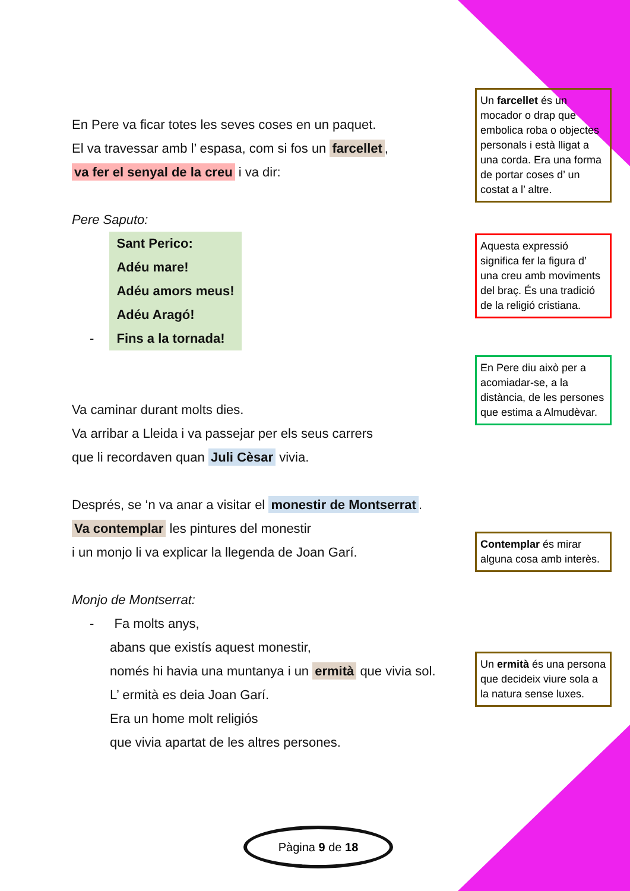En Pere va ficar totes les seves coses en un paquet.
El va travessar amb l’ espasa, com si fos un farcellet,
va fer el senyal de la creu i va dir:
Pere Saputo:
- Sant Perico:
Adéu mare!
Adéu amors meus!
Adéu Aragó!
Fins a la tornada!
Va caminar durant molts dies.
Va arribar a Lleida i va passejar per els seus carrers
que li recordaven quan Juli Cèsar vivia.
Després, se ‘n va anar a visitar el monestir de Montserrat.
Va contemplar les pintures del monestir
i un monjo li va explicar la llegenda de Joan Garí.
Monjo de Montserrat:
- Fa molts anys,
abans que existís aquest monestir,
només hi havia una muntanya i un ermità que vivia sol.
L’ ermità es deia Joan Garí.
Era un home molt religiós
que vivia apartat de les altres persones.
Un farcellet és un mocador o drap que embolica roba o objectes personals i està lligat a una corda. Era una forma de portar coses d’ un costat a l’ altre.
Aquesta expressió significa fer la figura d’ una creu amb moviments del braç. És una tradició de la religió cristiana.
En Pere diu això per a acomiadar-se, a la distància, de les persones que estima a Almudèvar.
Contemplar és mirar alguna cosa amb interès.
Un ermità és una persona que decideix viure sola a la natura sense luxes.
Pàgina 9 de 18